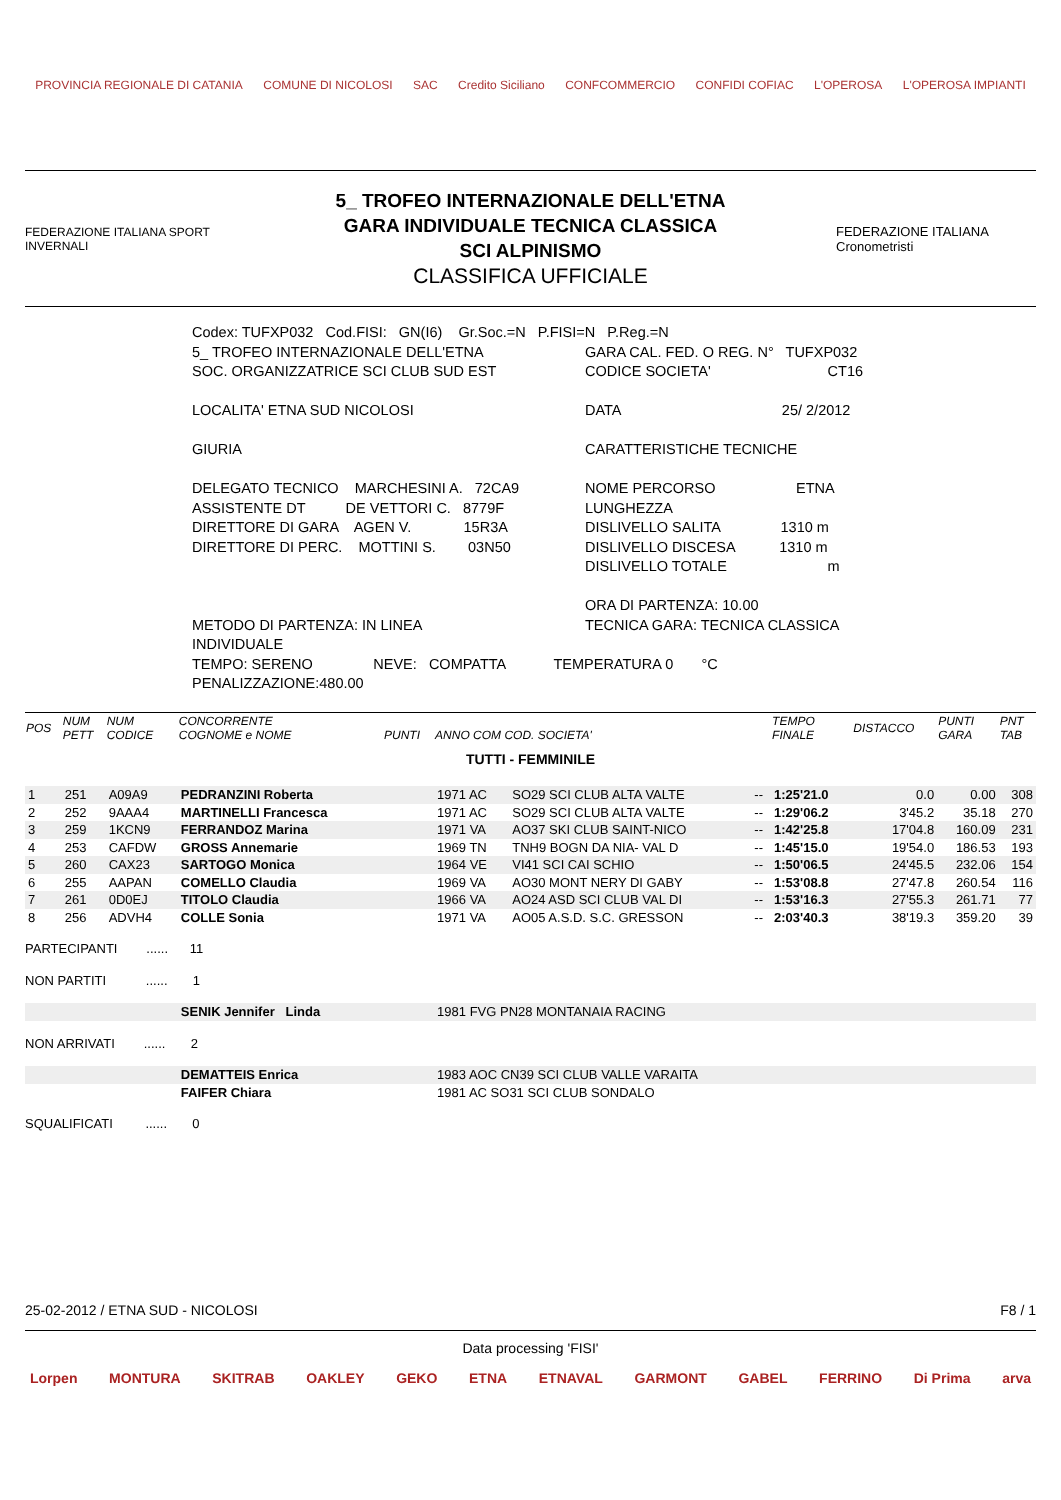PROVINCIA REGIONALE DI CATANIA COMUNE DI NICOLOSI SAC Credito Siciliano CONFCOMMERCIO CONFIDI COFIAC L'OPEROSA L'OPEROSA IMPIANTI
FEDERAZIONE ITALIANA SPORT INVERNALI
5_ TROFEO INTERNAZIONALE DELL'ETNA
GARA INDIVIDUALE TECNICA CLASSICA
SCI ALPINISMO
CLASSIFICA UFFICIALE
FEDERAZIONE ITALIANA Cronometristi
Codex: TUFXP032 Cod.FISI: GN(I6) Gr.Soc.=N P.FISI=N P.Reg.=N
5_ TROFEO INTERNAZIONALE DELL'ETNA GARA CAL. FED. O REG. N° TUFXP032
SOC. ORGANIZZATRICE SCI CLUB SUD EST CODICE SOCIETA' CT16
LOCALITA' ETNA SUD NICOLOSI DATA 25/ 2/2012
GIURIA CARATTERISTICHE TECNICHE
DELEGATO TECNICO MARCHESINI A. 72CA9 NOME PERCORSO ETNA
ASSISTENTE DT DE VETTORI C. 8779F LUNGHEZZA
DIRETTORE DI GARA AGEN V. 15R3A
DISLIVELLO SALITA 1310 m
DIRETTORE DI PERC. MOTTINI S. 03N50 DISLIVELLO DISCESA 1310 m
DISLIVELLO TOTALE m
ORA DI PARTENZA: 10.00
METODO DI PARTENZA: IN LINEA TECNICA GARA: TECNICA CLASSICA
INDIVIDUALE
TEMPO: SERENO NEVE: COMPATTA TEMPERATURA 0 °C
PENALIZZAZIONE:480.00
| POS | NUM PETT | NUM CODICE | CONCORRENTE COGNOME e NOME | PUNTI | ANNO COM COD. SOCIETA' | | | TEMPO FINALE | DISTACCO | PUNTI GARA | PNT TAB |
| --- | --- | --- | --- | --- | --- | --- | --- | --- | --- | --- | --- |
| TUTTI - FEMMINILE | | | | | | | | | | | |
| 1 | 251 | A09A9 | PEDRANZINI Roberta | | 1971 AC | SO29 SCI CLUB ALTA VALTE | -- | 1:25'21.0 | 0.0 | 0.00 | 308 |
| 2 | 252 | 9AAA4 | MARTINELLI Francesca | | 1971 AC | SO29 SCI CLUB ALTA VALTE | -- | 1:29'06.2 | 3'45.2 | 35.18 | 270 |
| 3 | 259 | 1KCN9 | FERRANDOZ Marina | | 1971 VA | AO37 SKI CLUB SAINT-NICO | -- | 1:42'25.8 | 17'04.8 | 160.09 | 231 |
| 4 | 253 | CAFDW | GROSS Annemarie | | 1969 TN | TNH9 BOGN DA NIA- VAL D | -- | 1:45'15.0 | 19'54.0 | 186.53 | 193 |
| 5 | 260 | CAX23 | SARTOGO Monica | | 1964 VE | VI41 SCI CAI SCHIO | -- | 1:50'06.5 | 24'45.5 | 232.06 | 154 |
| 6 | 255 | AAPAN | COMELLO Claudia | | 1969 VA | AO30 MONT NERY DI GABY | -- | 1:53'08.8 | 27'47.8 | 260.54 | 116 |
| 7 | 261 | 0D0EJ | TITOLO Claudia | | 1966 VA | AO24 ASD SCI CLUB VAL DI | -- | 1:53'16.3 | 27'55.3 | 261.71 | 77 |
| 8 | 256 | ADVH4 | COLLE Sonia | | 1971 VA | AO05 A.S.D. S.C. GRESSON | -- | 2:03'40.3 | 38'19.3 | 359.20 | 39 |
| PARTECIPANTI ...... 11 | | | | | | | | | | | |
| NON PARTITI ...... 1 | | | | | | | | | | | |
| | | | SENIK Jennifer Linda | | 1981 FVG PN28 MONTANAIA RACING | | | | | | |
| NON ARRIVATI ...... 2 | | | | | | | | | | | |
| | | | DEMATTEIS Enrica | | 1983 AOC CN39 SCI CLUB VALLE VARAITA | | | | | | |
| | | | FAIFER Chiara | | 1981 AC SO31 SCI CLUB SONDALO | | | | | | |
| SQUALIFICATI ...... 0 | | | | | | | | | | | |
25-02-2012 / ETNA SUD - NICOLOSI F8 / 1
Data processing 'FISI'
Lorpen MONTURA SKITRAB OAKLEY GEKO ETNA ETNAVAL GARMONT GABEL FERRINO Di Prima arva